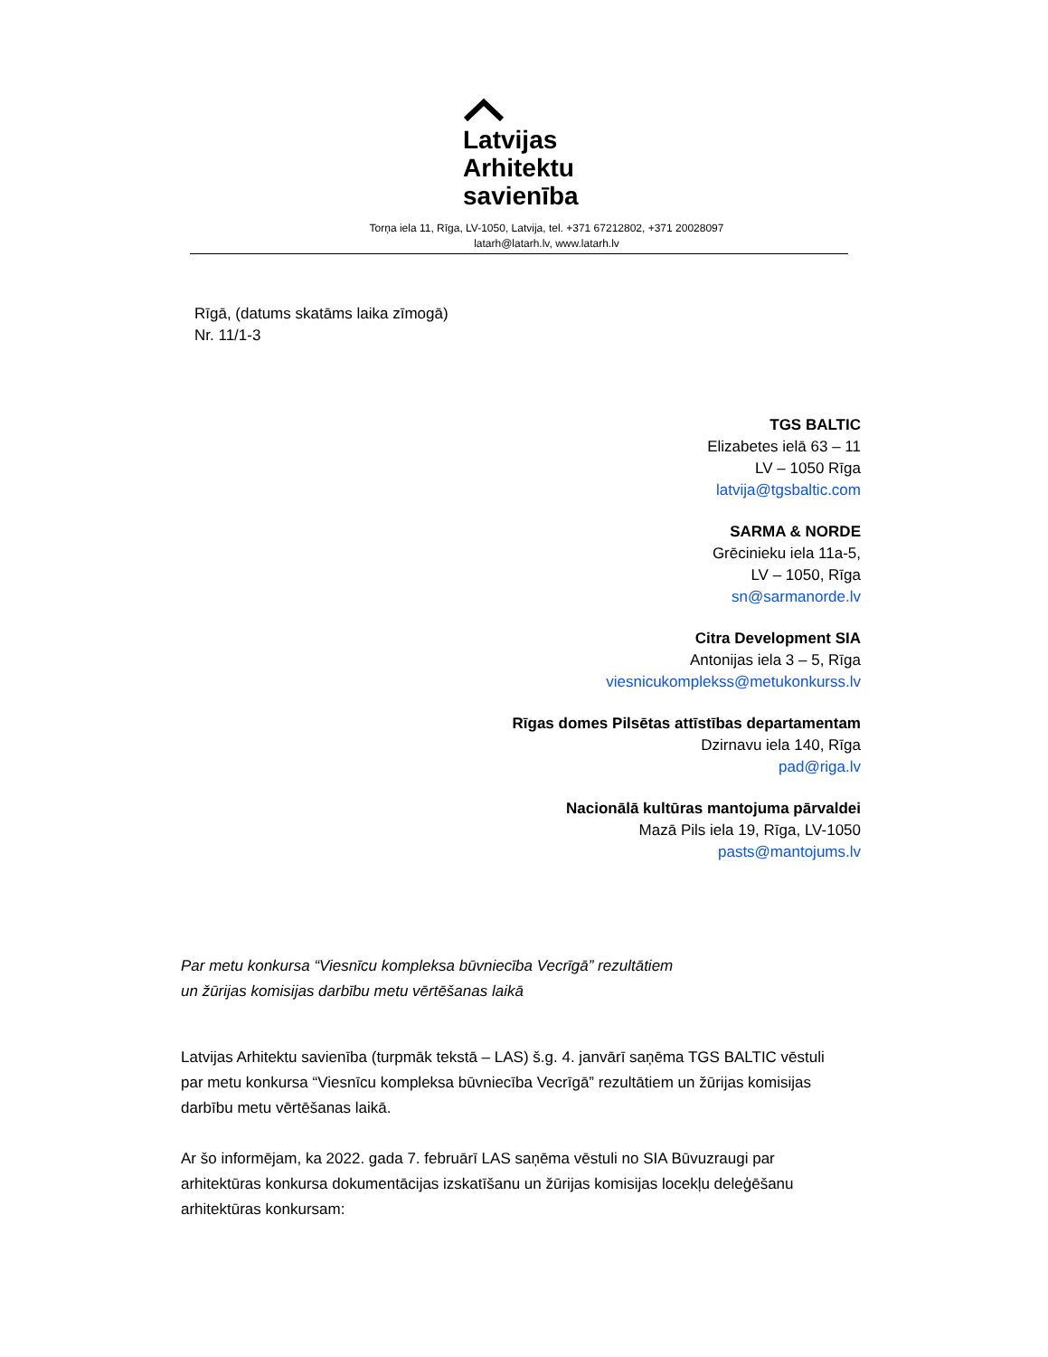Latvijas
Arhitektu
savienība
Torņa iela 11, Rīga, LV-1050, Latvija, tel. +371 67212802, +371 20028097
latarh@latarh.lv, www.latarh.lv
Rīgā, (datums skatāms laika zīmogā)
Nr. 11/1-3
TGS BALTIC
Elizabetes ielā 63 – 11
LV – 1050 Rīga
latvija@tgsbaltic.com
SARMA & NORDE
Grēcinieku iela 11a-5,
LV – 1050, Rīga
sn@sarmanorde.lv
Citra Development SIA
Antonijas iela 3 – 5, Rīga
viesnicukomplekss@metukonkurss.lv
Rīgas domes Pilsētas attīstības departamentam
Dzirnavu iela 140, Rīga
pad@riga.lv
Nacionālā kultūras mantojuma pārvaldei
Mazā Pils iela 19, Rīga, LV-1050
pasts@mantojums.lv
Par metu konkursa “Viesnīcu kompleksa būvniecība Vecrīgā” rezultātiem
un žūrijas komisijas darbību metu vērtēšanas laikā
Latvijas Arhitektu savienība (turpmāk tekstā – LAS) š.g. 4. janvārī saņēma TGS BALTIC vēstuli par metu konkursa “Viesnīcu kompleksa būvniecība Vecrīgā” rezultātiem un žūrijas komisijas darbību metu vērtēšanas laikā.
Ar šo informējam, ka 2022. gada 7. februārī LAS saņēma vēstuli no SIA Būvuzraugi par arhitektūras konkursa dokumentācijas izskatīšanu un žūrijas komisijas locekļu deleģēšanu arhitektūras konkursam: